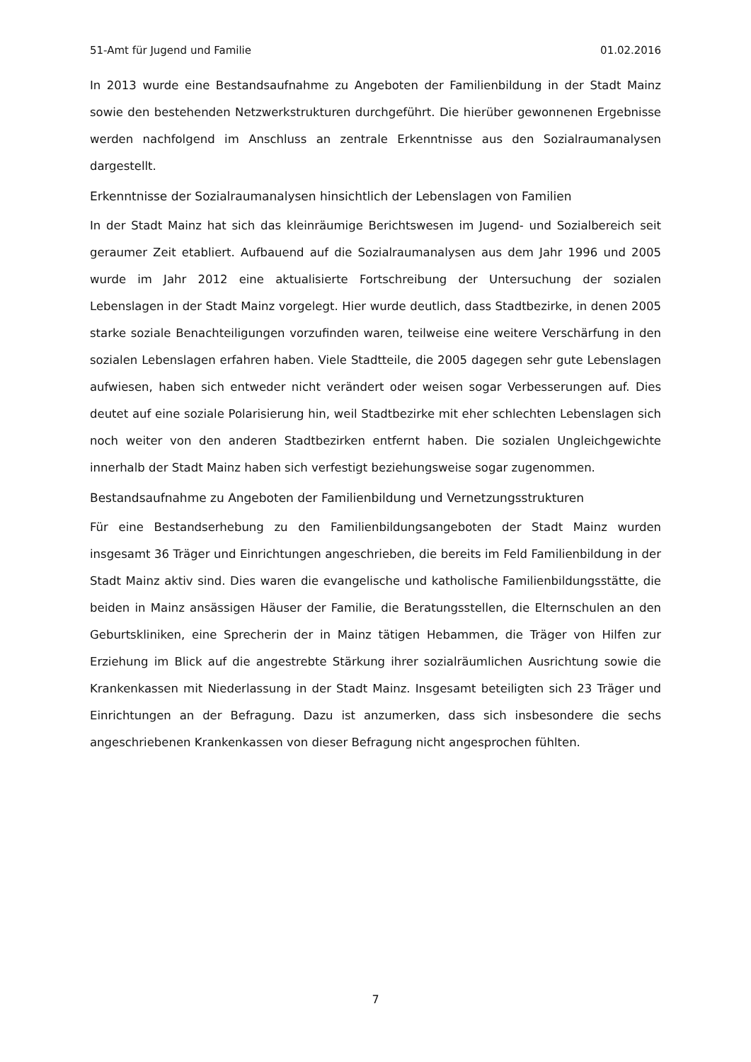51-Amt für Jugend und Familie 01.02.2016
In 2013 wurde eine Bestandsaufnahme zu Angeboten der Familienbildung in der Stadt Mainz sowie den bestehenden Netzwerkstrukturen durchgeführt. Die hierüber gewonnenen Ergebnisse werden nachfolgend im Anschluss an zentrale Erkenntnisse aus den Sozialraumanalysen dargestellt.
Erkenntnisse der Sozialraumanalysen hinsichtlich der Lebenslagen von Familien
In der Stadt Mainz hat sich das kleinräumige Berichtswesen im Jugend- und Sozialbereich seit geraumer Zeit etabliert. Aufbauend auf die Sozialraumanalysen aus dem Jahr 1996 und 2005 wurde im Jahr 2012 eine aktualisierte Fortschreibung der Untersuchung der sozialen Lebenslagen in der Stadt Mainz vorgelegt. Hier wurde deutlich, dass Stadtbezirke, in denen 2005 starke soziale Benachteiligungen vorzufinden waren, teilweise eine weitere Verschärfung in den sozialen Lebenslagen erfahren haben. Viele Stadtteile, die 2005 dagegen sehr gute Lebenslagen aufwiesen, haben sich entweder nicht verändert oder weisen sogar Verbesserungen auf. Dies deutet auf eine soziale Polarisierung hin, weil Stadtbezirke mit eher schlechten Lebenslagen sich noch weiter von den anderen Stadtbezirken entfernt haben. Die sozialen Ungleichgewichte innerhalb der Stadt Mainz haben sich verfestigt beziehungsweise sogar zugenommen.
Bestandsaufnahme zu Angeboten der Familienbildung und Vernetzungsstrukturen
Für eine Bestandserhebung zu den Familienbildungsangeboten der Stadt Mainz wurden insgesamt 36 Träger und Einrichtungen angeschrieben, die bereits im Feld Familienbildung in der Stadt Mainz aktiv sind. Dies waren die evangelische und katholische Familienbildungsstätte, die beiden in Mainz ansässigen Häuser der Familie, die Beratungsstellen, die Elternschulen an den Geburtskliniken, eine Sprecherin der in Mainz tätigen Hebammen, die Träger von Hilfen zur Erziehung im Blick auf die angestrebte Stärkung ihrer sozialräumlichen Ausrichtung sowie die Krankenkassen mit Niederlassung in der Stadt Mainz. Insgesamt beteiligten sich 23 Träger und Einrichtungen an der Befragung. Dazu ist anzumerken, dass sich insbesondere die sechs angeschriebenen Krankenkassen von dieser Befragung nicht angesprochen fühlten.
7